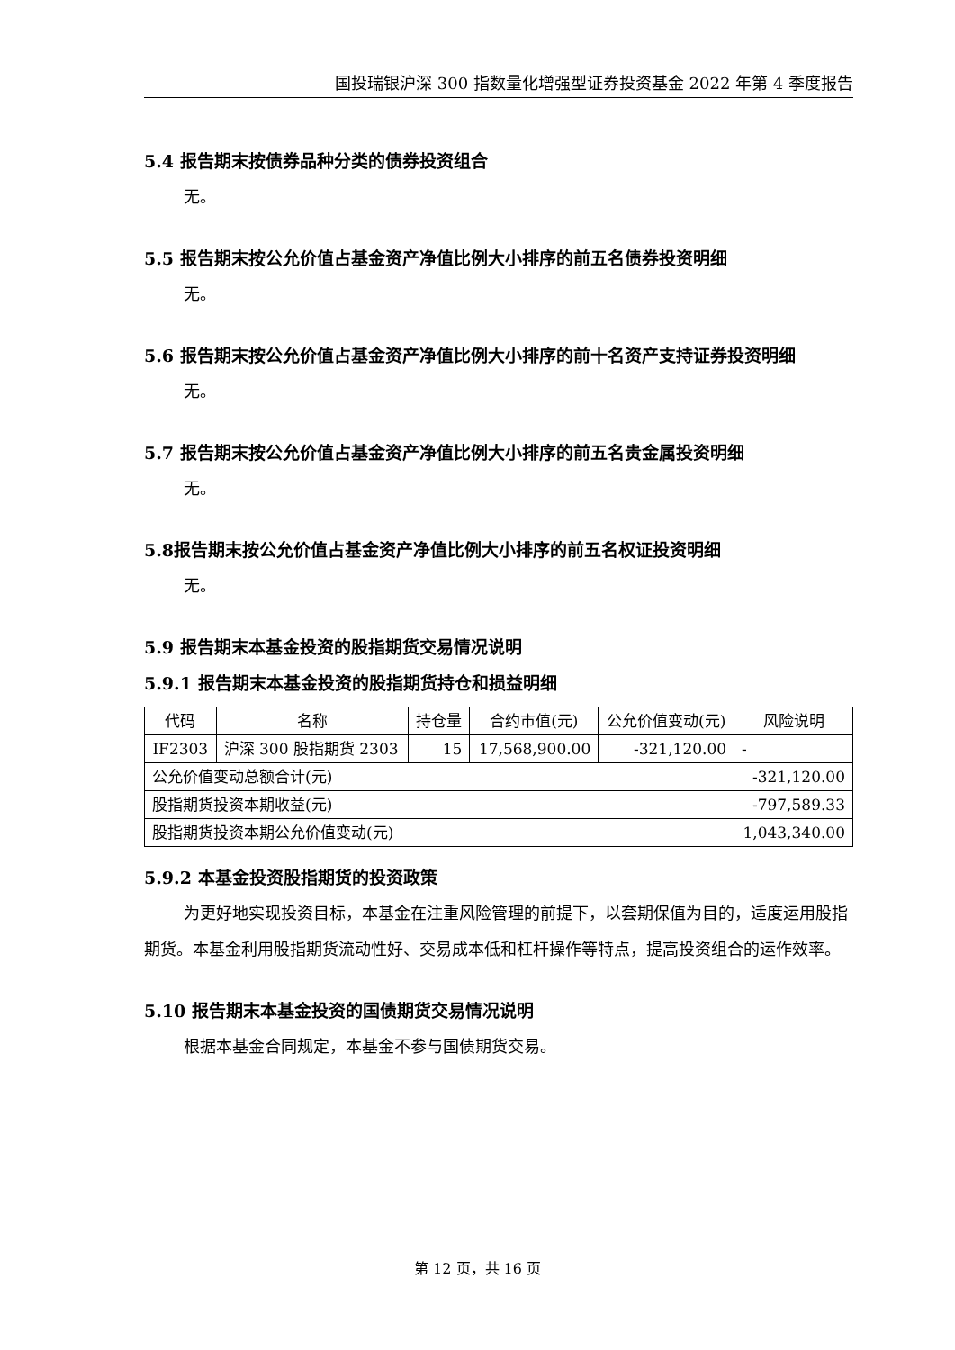国投瑞银沪深 300 指数量化增强型证券投资基金 2022 年第 4 季度报告
5.4 报告期末按债券品种分类的债券投资组合
无。
5.5 报告期末按公允价值占基金资产净值比例大小排序的前五名债券投资明细
无。
5.6 报告期末按公允价值占基金资产净值比例大小排序的前十名资产支持证券投资明细
无。
5.7 报告期末按公允价值占基金资产净值比例大小排序的前五名贵金属投资明细
无。
5.8报告期末按公允价值占基金资产净值比例大小排序的前五名权证投资明细
无。
5.9 报告期末本基金投资的股指期货交易情况说明
5.9.1 报告期末本基金投资的股指期货持仓和损益明细
| 代码 | 名称 | 持仓量 | 合约市值(元) | 公允价值变动(元) | 风险说明 |
| IF2303 | 沪深 300 股指期货 2303 | 15 | 17,568,900.00 | -321,120.00 | - |
| 公允价值变动总额合计(元) | | | | | -321,120.00 |
| 股指期货投资本期收益(元) | | | | | -797,589.33 |
| 股指期货投资本期公允价值变动(元) | | | | | 1,043,340.00 |
5.9.2 本基金投资股指期货的投资政策
为更好地实现投资目标，本基金在注重风险管理的前提下，以套期保值为目的，适度运用股指期货。本基金利用股指期货流动性好、交易成本低和杠杆操作等特点，提高投资组合的运作效率。
5.10 报告期末本基金投资的国债期货交易情况说明
根据本基金合同规定，本基金不参与国债期货交易。
第 12 页，共 16 页